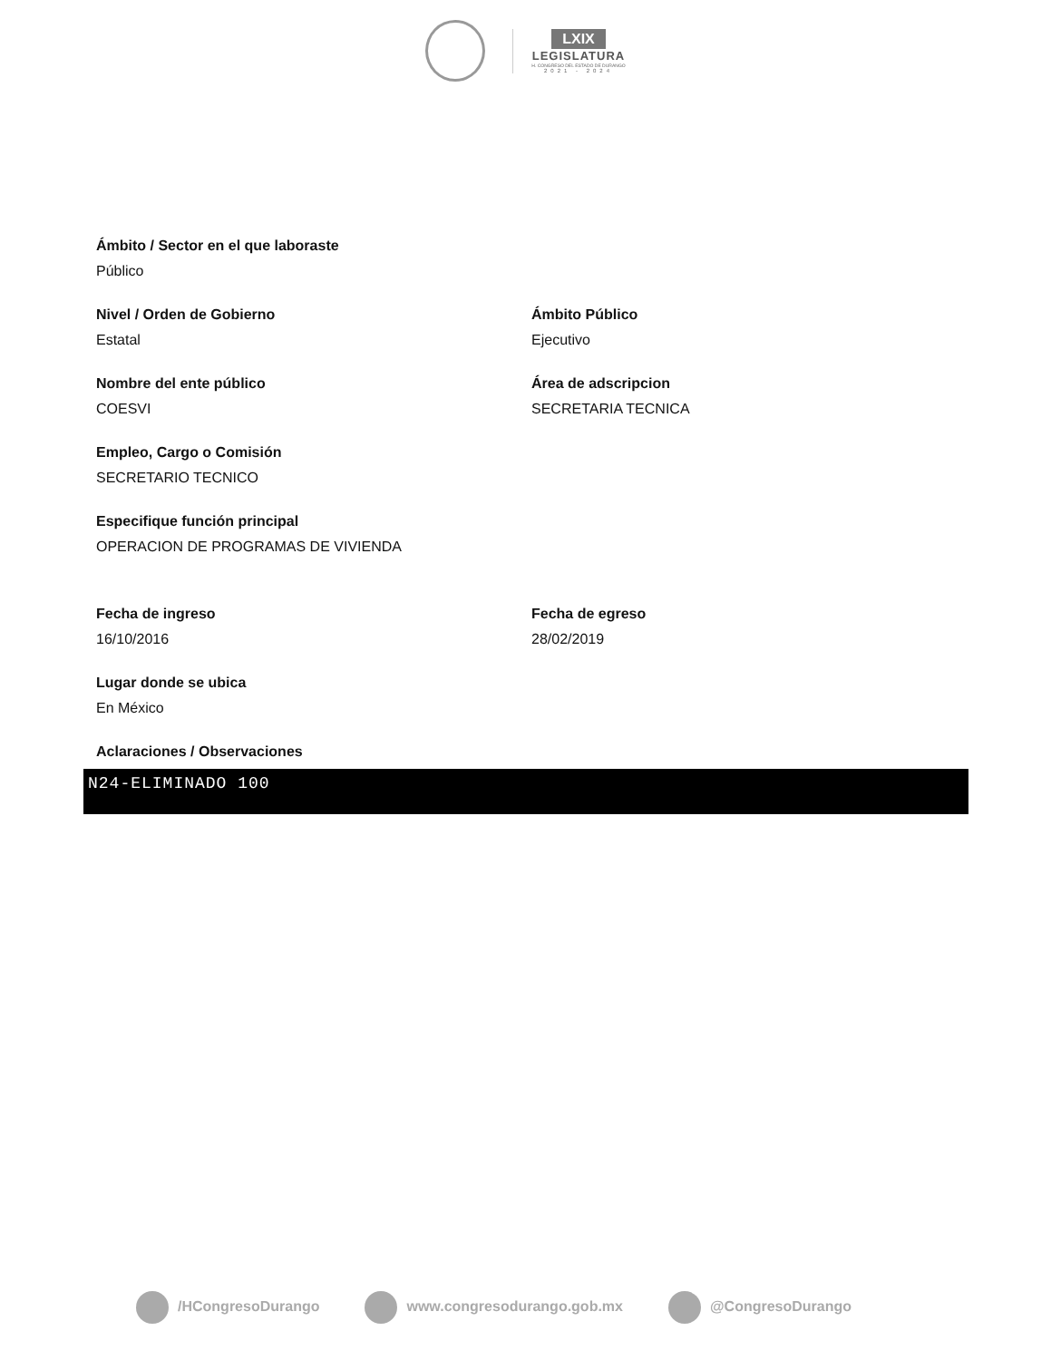LXIX
LEGISLATURA
H. CONGRESO DEL ESTADO DE DURANGO
2021 - 2024
Ámbito / Sector en el que laboraste
Público
Nivel / Orden de Gobierno
Estatal
Ámbito Público
Ejecutivo
Nombre del ente público
COESVI
Área de adscripcion
SECRETARIA TECNICA
Empleo, Cargo o Comisión
SECRETARIO TECNICO
Especifique función principal
OPERACION DE PROGRAMAS DE VIVIENDA
Fecha de ingreso
16/10/2016
Fecha de egreso
28/02/2019
Lugar donde se ubica
En México
Aclaraciones / Observaciones
N24-ELIMINADO 100
/HCongresoDurango www.congresodurango.gob.mx @CongresoDurango